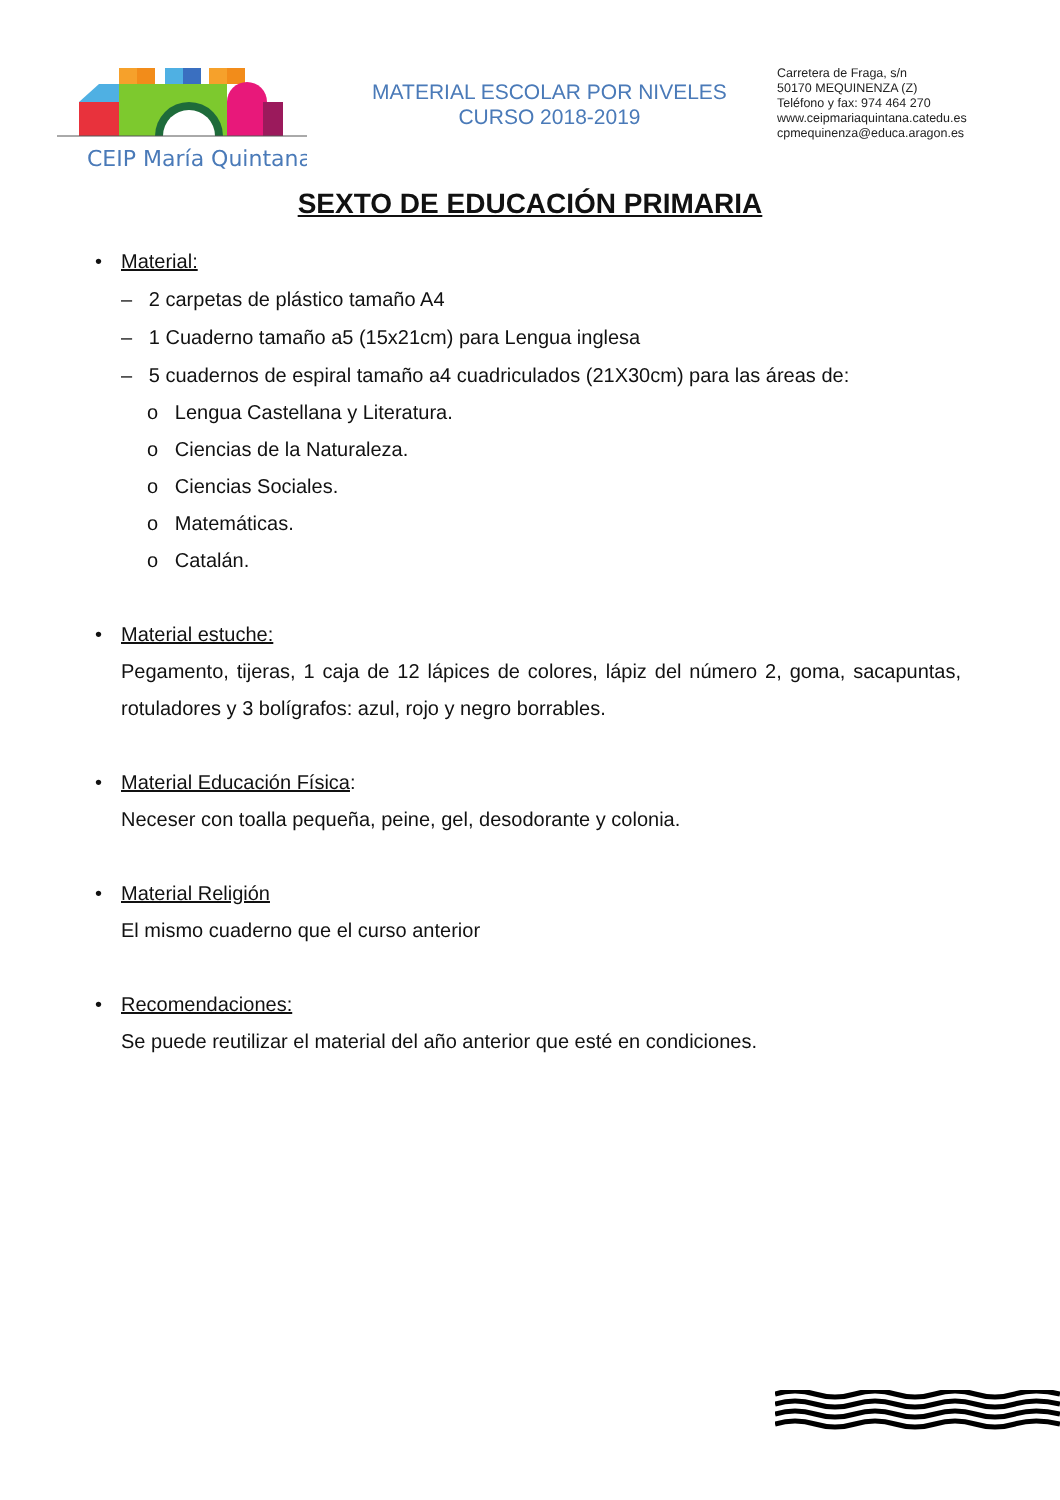CEIP María Quintana
MATERIAL ESCOLAR POR NIVELES
CURSO 2018-2019
Carretera de Fraga, s/n
50170 MEQUINENZA (Z)
Teléfono y fax: 974 464 270
www.ceipmariaquintana.catedu.es
cpmequinenza@educa.aragon.es
SEXTO DE EDUCACIÓN PRIMARIA
• Material:
– 2 carpetas de plástico tamaño A4
– 1 Cuaderno tamaño a5 (15x21cm) para Lengua inglesa
– 5 cuadernos de espiral tamaño a4 cuadriculados (21X30cm) para las áreas de:
o Lengua Castellana y Literatura.
o Ciencias de la Naturaleza.
o Ciencias Sociales.
o Matemáticas.
o Catalán.
• Material estuche:
Pegamento, tijeras, 1 caja de 12 lápices de colores, lápiz del número 2, goma, sacapuntas, rotuladores y 3 bolígrafos: azul, rojo y negro borrables.
• Material Educación Física:
Neceser con toalla pequeña, peine, gel, desodorante y colonia.
• Material Religión
El mismo cuaderno que el curso anterior
• Recomendaciones:
Se puede reutilizar el material del año anterior que esté en condiciones.